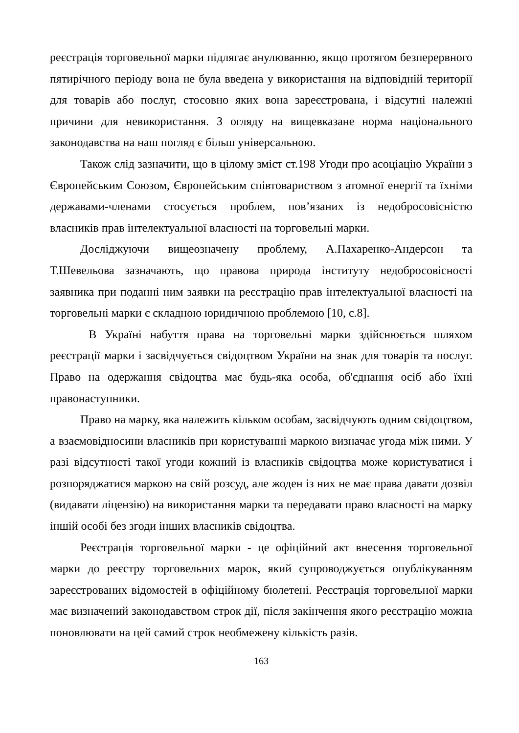реєстрація торговельної марки підлягає анулюванню, якщо протягом безперервного пятирічного періоду вона не була введена у використання на відповідній території для товарів або послуг, стосовно яких вона зареєстрована, і відсутні належні причини для невикористання. З огляду на вищевказане норма національного законодавства на наш погляд є більш універсальною.
Також слід зазначити, що в цілому зміст ст.198 Угоди про асоціацію України з Європейським Союзом, Європейським співтовариством з атомної енергії та їхніми державами-членами стосується проблем, пов’язаних із недобросовісністю власників прав інтелектуальної власності на торговельні марки.
Досліджуючи вищеозначену проблему, А.Пахаренко-Андерсон та Т.Шевельова зазначають, що правова природа інституту недобросовісності заявника при поданні ним заявки на реєстрацію прав інтелектуальної власності на торговельні марки є складною юридичною проблемою [10, с.8].
В Україні набуття права на торговельні марки здійснюється шляхом реєстрації марки і засвідчується свідоцтвом України на знак для товарів та послуг. Право на одержання свідоцтва має будь-яка особа, об'єднання осіб або їхні правонаступники.
Право на марку, яка належить кільком особам, засвідчують одним свідоцтвом, а взаємовідносини власників при користуванні маркою визначає угода між ними. У разі відсутності такої угоди кожний із власників свідоцтва може користуватися і розпоряджатися маркою на свій розсуд, але жоден із них не має права давати дозвіл (видавати ліцензію) на використання марки та передавати право власності на марку іншій особі без згоди інших власників свідоцтва.
Реєстрація торговельної марки - це офіційний акт внесення торговельної марки до реєстру торговельних марок, який супроводжується опублікуванням зареєстрованих відомостей в офіційному бюлетені. Реєстрація торговельної марки має визначений законодавством строк дії, після закінчення якого реєстрацію можна поновлювати на цей самий строк необмежену кількість разів.
163